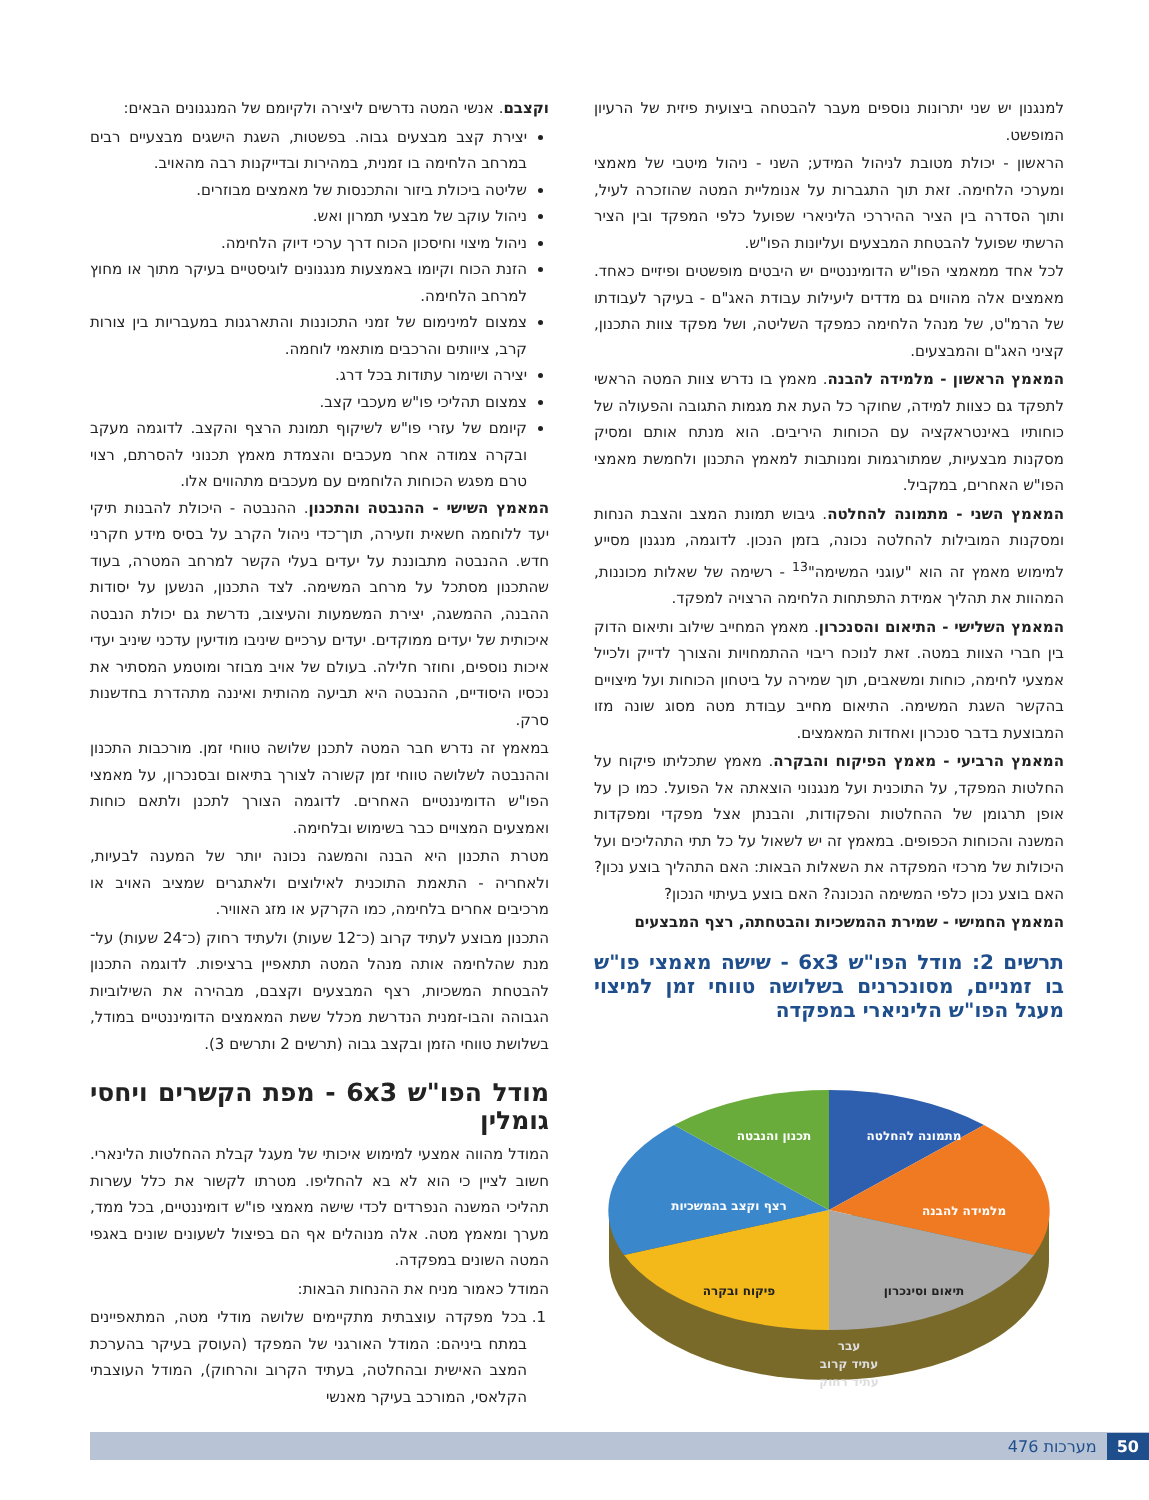למנגנון יש שני יתרונות נוספים מעבר להבטחה ביצועית פיזית של הרעיון המופשט.
הראשון - יכולת מטובת לניהול המידע; השני - ניהול מיטבי של מאמצי ומערכי הלחימה. זאת תוך התגברות על אנומליית המטה שהוזכרה לעיל, ותוך הסדרה בין הציר ההיררכי הליניארי שפועל כלפי המפקד ובין הציר הרשתי שפועל להבטחת המבצעים ועליונות הפו"ש.
לכל אחד ממאמצי הפו"ש הדומיננטיים יש היבטים מופשטים ופיזיים כאחד. מאמצים אלה מהווים גם מדדים ליעילות עבודת האג"ם - בעיקר לעבודתו של הרמ"ט, של מנהל הלחימה כמפקד השליטה, ושל מפקד צוות התכנון, קציני האג"ם והמבצעים.
המאמץ הראשון - מלמידה להבנה. מאמץ בו נדרש צוות המטה הראשי לתפקד גם כצוות למידה, שחוקר כל העת את מגמות התגובה והפעולה של כוחותיו באינטראקציה עם הכוחות היריבים. הוא מנתח אותם ומסיק מסקנות מבצעיות, שמתורגמות ומנותבות למאמץ התכנון ולחמשת מאמצי הפו"ש האחרים, במקביל.
המאמץ השני - מתמונה להחלטה. גיבוש תמונת המצב והצבת הנחות ומסקנות המובילות להחלטה נכונה, בזמן הנכון. לדוגמה, מנגנון מסייע למימוש מאמץ זה הוא "עוגני המשימה"<sup>13</sup> - רשימה של שאלות מכוננות, המהוות את תהליך אמידת התפתחות הלחימה הרצויה למפקד.
המאמץ השלישי - התיאום והסנכרון. מאמץ המחייב שילוב ותיאום הדוק בין חברי הצוות במטה. זאת לנוכח ריבוי ההתמחויות והצורך לדייק ולכייל אמצעי לחימה, כוחות ומשאבים, תוך שמירה על ביטחון הכוחות ועל מיצויים בהקשר השגת המשימה. התיאום מחייב עבודת מטה מסוג שונה מזו המבוצעת בדבר סנכרון ואחדות המאמצים.
המאמץ הרביעי - מאמץ הפיקוח והבקרה. מאמץ שתכליתו פיקוח על החלטות המפקד, על התוכנית ועל מנגנוני הוצאתה אל הפועל. כמו כן על אופן תרגומן של ההחלטות והפקודות, והבנתן אצל מפקדי ומפקדות המשנה והכוחות הכפופים. במאמץ זה יש לשאול על כל תתי התהליכים ועל היכולות של מרכזי המפקדה את השאלות הבאות: האם התהליך בוצע נכון? האם בוצע נכון כלפי המשימה הנכונה? האם בוצע בעיתוי הנכון?
המאמץ החמישי - שמירת ההמשכיות והבטחתה, רצף המבצעים
תרשים 2: מודל הפו"ש 6x3 - שישה מאמצי פו"ש בו זמניים, מסונכרנים בשלושה טווחי זמן למיצוי מעגל הפו"ש הליניארי במפקדה
מתמונה להחלטה
תכנון והנבטה
מלמידה להבנה
רצף וקצב בהמשכיות
תיאום וסינכרון
פיקוח ובקרה
עבר
עתיד קרוב
עתיד רחוק
וקצבם. אנשי המטה נדרשים ליצירה ולקיומם של המנגנונים הבאים:
יצירת קצב מבצעים גבוה. בפשטות, השגת הישגים מבצעיים רבים במרחב הלחימה בו זמנית, במהירות ובדייקנות רבה מהאויב.
שליטה ביכולת ביזור והתכנסות של מאמצים מבוזרים.
ניהול עוקב של מבצעי תמרון ואש.
ניהול מיצוי וחיסכון הכוח דרך ערכי דיוק הלחימה.
הזנת הכוח וקיומו באמצעות מנגנונים לוגיסטיים בעיקר מתוך או מחוץ למרחב הלחימה.
צמצום למינימום של זמני התכוננות והתארגנות במעבריות בין צורות קרב, ציוותים והרכבים מותאמי לוחמה.
יצירה ושימור עתודות בכל דרג.
צמצום תהליכי פו"ש מעכבי קצב.
קיומם של עזרי פו"ש לשיקוף תמונת הרצף והקצב. לדוגמה מעקב ובקרה צמודה אחר מעכבים והצמדת מאמץ תכנוני להסרתם, רצוי טרם מפגש הכוחות הלוחמים עם מעכבים מתהווים אלו.
המאמץ השישי - ההנבטה והתכנון. ההנבטה - היכולת להבנות תיקי יעד ללוחמה חשאית וזעירה, תוך־כדי ניהול הקרב על בסיס מידע חקרני חדש. ההנבטה מתבוננת על יעדים בעלי הקשר למרחב המטרה, בעוד שהתכנון מסתכל על מרחב המשימה. לצד התכנון, הנשען על יסודות ההבנה, ההמשגה, יצירת המשמעות והעיצוב, נדרשת גם יכולת הנבטה איכותית של יעדים ממוקדים. יעדים ערכיים שיניבו מודיעין עדכני שיניב יעדי איכות נוספים, וחוזר חלילה. בעולם של אויב מבוזר ומוטמע המסתיר את נכסיו היסודיים, ההנבטה היא תביעה מהותית ואיננה מתהדרת בחדשנות סרק.
במאמץ זה נדרש חבר המטה לתכנן שלושה טווחי זמן. מורכבות התכנון וההנבטה לשלושה טווחי זמן קשורה לצורך בתיאום ובסנכרון, על מאמצי הפו"ש הדומיננטיים האחרים. לדוגמה הצורך לתכנן ולתאם כוחות ואמצעים המצויים כבר בשימוש ובלחימה.
מטרת התכנון היא הבנה והמשגה נכונה יותר של המענה לבעיות, ולאחריה - התאמת התוכנית לאילוצים ולאתגרים שמציב האויב או מרכיבים אחרים בלחימה, כמו הקרקע או מזג האוויר.
התכנון מבוצע לעתיד קרוב (כ־12 שעות) ולעתיד רחוק (כ־24 שעות) על־מנת שהלחימה אותה מנהל המטה תתאפיין ברציפות. לדוגמה התכנון להבטחת המשכיות, רצף המבצעים וקצבם, מבהירה את השילוביות הגבוהה והבו-זמנית הנדרשת מכלל ששת המאמצים הדומיננטיים במודל, בשלושת טווחי הזמן ובקצב גבוה (תרשים 2 ותרשים 3).
מודל הפו"ש 6x3 - מפת הקשרים ויחסי גומלין
המודל מהווה אמצעי למימוש איכותי של מעגל קבלת ההחלטות הלינארי. חשוב לציין כי הוא לא בא להחליפו. מטרתו לקשור את כלל עשרות תהליכי המשנה הנפרדים לכדי שישה מאמצי פו"ש דומיננטיים, בכל ממד, מערך ומאמץ מטה. אלה מנוהלים אף הם בפיצול לשעונים שונים באגפי המטה השונים במפקדה.
המודל כאמור מניח את ההנחות הבאות:
1. בכל מפקדה עוצבתית מתקיימים שלושה מודלי מטה, המתאפיינים במתח ביניהם: המודל האורגני של המפקד (העוסק בעיקר בהערכת המצב האישית ובהחלטה, בעתיד הקרוב והרחוק), המודל העוצבתי הקלאסי, המורכב בעיקר מאנשי
50 מערכות 476